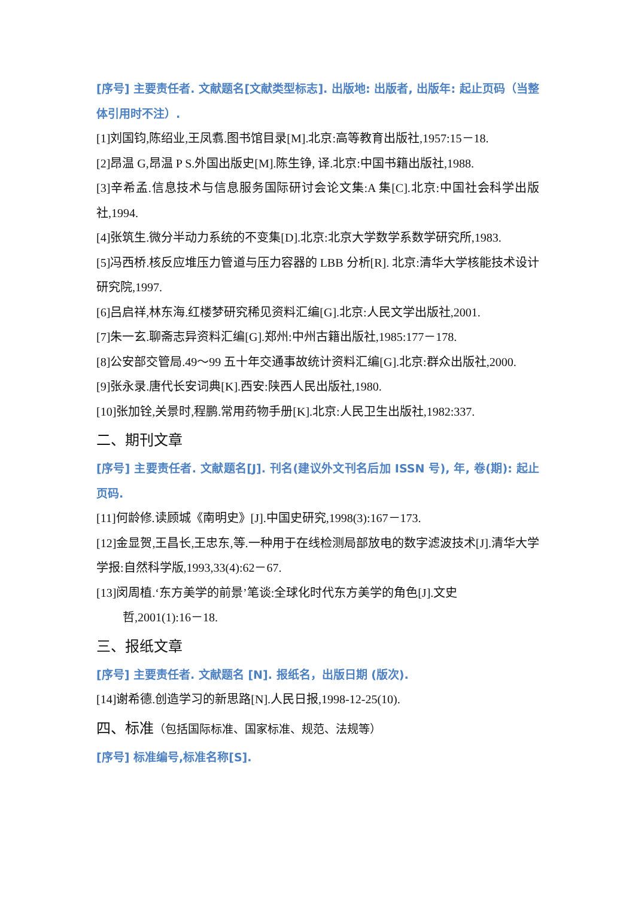[序号] 主要责任者. 文献题名[文献类型标志]. 出版地: 出版者, 出版年: 起止页码（当整体引用时不注）.
[1]刘国钧,陈绍业,王凤翥.图书馆目录[M].北京:高等教育出版社,1957:15－18.
[2]昂温 G,昂温 P S.外国出版史[M].陈生铮, 译.北京:中国书籍出版社,1988.
[3]辛希孟.信息技术与信息服务国际研讨会论文集:A 集[C].北京:中国社会科学出版社,1994.
[4]张筑生.微分半动力系统的不变集[D].北京:北京大学数学系数学研究所,1983.
[5]冯西桥.核反应堆压力管道与压力容器的 LBB 分析[R]. 北京:清华大学核能技术设计研究院,1997.
[6]吕启祥,林东海.红楼梦研究稀见资料汇编[G].北京:人民文学出版社,2001.
[7]朱一玄.聊斋志异资料汇编[G].郑州:中州古籍出版社,1985:177－178.
[8]公安部交管局.49～99 五十年交通事故统计资料汇编[G].北京:群众出版社,2000.
[9]张永录.唐代长安词典[K].西安:陕西人民出版社,1980.
[10]张加铨,关景时,程鹏.常用药物手册[K].北京:人民卫生出版社,1982:337.
二、期刊文章
[序号] 主要责任者. 文献题名[J]. 刊名(建议外文刊名后加 ISSN 号), 年, 卷(期): 起止页码.
[11]何龄修.读顾城《南明史》[J].中国史研究,1998(3):167－173.
[12]金显贺,王昌长,王忠东,等.一种用于在线检测局部放电的数字滤波技术[J].清华大学学报:自然科学版,1993,33(4):62－67.
[13]闵周植.‘东方美学的前景’笔谈:全球化时代东方美学的角色[J].文史
哲,2001(1):16－18.
三、报纸文章
[序号] 主要责任者. 文献题名 [N]. 报纸名，出版日期 (版次).
[14]谢希德.创造学习的新思路[N].人民日报,1998-12-25(10).
四、标准（包括国际标准、国家标准、规范、法规等）
[序号] 标准编号,标准名称[S].